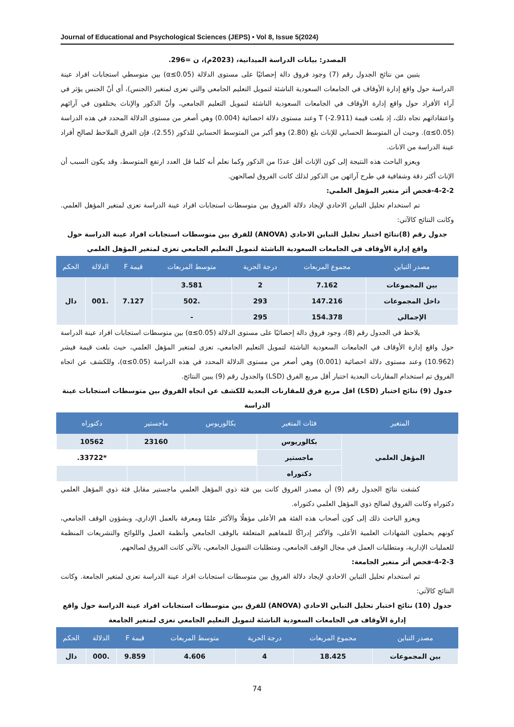Journal of Educational and Psychological Sciences (JEPS) • Vol 8, Issue 5(2024)
المصدر: بيانات الدراسة الميدانية، (2023م)، ن =296.
يتبين من نتائج الجدول رقم (7) وجود فروق دالة إحصائيًا على مستوى الدلالة (α≤0.05) بين متوسطي استجابات افراد عينة الدراسة حول واقع إدارة الأوقاف في الجامعات السعودية الناشئة لتمويل التعليم الجامعي والتي تعزى لمتغير (الجنس)، أي أنّ الجنس يؤثر في آراء الأفراد حول واقع إدارة الأوقاف في الجامعات السعودية الناشئة لتمويل التعليم الجامعي، وأنّ الذكور والإناث يختلفون في آرائهم واعتقاداتهم تجاه ذلك، إذ بلغت قيمة T (-2.911) وعند مستوى دلالة احصائية (0.004) وهي أصغر من مستوى الدلالة المحدد في هذه الدراسة (α≤0.05). وحيث أن المتوسط الحسابي للإناث بلغ (2.80) وهو أكبر من المتوسط الحسابي للذكور (2.55)، فإن الفرق الملاحظ لصالح أفراد عينة الدراسة من الاناث.
ويعزو الباحث هذه النتيجة إلى كون الإناث أقل عددًا من الذكور وكما نعلم أنه كلما قل العدد ارتفع المتوسط، وقد يكون السبب أن الإناث أكثر دقة وشفافية في طرح آرائهن من الذكور لذلك كانت الفروق لصالحهن.
4-2-2-فحص أثر متغير المؤهل العلمي:
تم استخدام تحليل التباين الاحادي لإيجاد دلالة الفروق بين متوسطات استجابات افراد عينة الدراسة تعزى لمتغير المؤهل العلمي. وكانت النتائج كالآتي:
جدول رقم (8)نتائج اختبار تحليل التباين الاحادي (ANOVA) للفرق بين متوسطات استجابات افراد عينة الدراسة حول واقع إدارة الأوقاف في الجامعات السعودية الناشئة لتمويل التعليم الجامعي تعزى لمتغير المؤهل العلمي
| مصدر التباين | مجموع المربعات | درجة الحرية | متوسط المربعات | قيمة F | الدلالة | الحكم |
| --- | --- | --- | --- | --- | --- | --- |
| بين المجموعات | 7.162 | 2 | 3.581 | 7.127 | .001 | دال |
| داخل المجموعات | 147.216 | 293 | .502 | | | |
| الإجمالي | 154.378 | 295 | - | | | |
يلاحظ في الجدول رقم (8)، وجود فروق دالة إحصائيًا على مستوى الدلالة (0.05≥α) بين متوسطات استجابات افراد عينة الدراسة حول واقع إدارة الأوقاف في الجامعات السعودية الناشئة لتمويل التعليم الجامعي، تعزى لمتغير المؤهل العلمي، حيث بلغت قيمة فيشر (10.962) وعند مستوى دلالة احصائية (0.001) وهي أصغر من مستوى الدلالة المحدد في هذه الدراسة (0.05≥α)، وللكشف عن اتجاه الفروق تم استخدام المقارنات البعدية اختبار أقل مربع الفرق (LSD) والجدول رقم (9) يبين النتائج.
جدول (9) نتائج اختبار (LSD) اقل مربع فرق للمقارنات البعدية للكشف عن اتجاه الفروق بين متوسطات استجابات عينة الدراسة
| المتغير | فئات المتغير | بكالوريوس | ماجستير | دكتوراه |
| --- | --- | --- | --- | --- |
| المؤهل العلمي | بكالوريوس | | 23160 | 10562 |
| | ماجستير | | | *33722. |
| | دكتوراه | | | |
كشفت نتائج الجدول رقم (9) أن مصدر الفروق كانت بين فئة ذوي المؤهل العلمي ماجستير مقابل فئة ذوي المؤهل العلمي دكتوراه وكانت الفروق لصالح ذوي المؤهل العلمي دكتوراه.
ويعزو الباحث ذلك إلى كون أصحاب هذه الفئة هم الأعلى مؤهلًا والأكثر علمًا ومعرفة بالعمل الإداري، وبشؤون الوقف الجامعي، كونهم يحملون الشهادات العلمية الأعلى، والأكثر إدراكًا للمفاهيم المتعلقة بالوقف الجامعي وأنظمة العمل واللوائح والتشريعات المنظمة للعمليات الإدارية، ومتطلبات العمل في مجال الوقف الجامعي، ومتطلبات التمويل الجامعي، بالآتي كانت الفروق لصالحهم.
4-2-3-فحص أثر متغير الجامعة:
تم استخدام تحليل التباين الاحادي لإيجاد دلالة الفروق بين متوسطات استجابات افراد عينة الدراسة تعزى لمتغير الجامعة. وكانت النتائج كالآتي:
جدول (10) نتائج اختبار تحليل التباين الاحادي (ANOVA) للفرق بين متوسطات استجابات افراد عينة الدراسة حول واقع إدارة الأوقاف في الجامعات السعودية الناشئة لتمويل التعليم الجامعي تعزى لمتغير الجامعة
| مصدر التباين | مجموع المربعات | درجة الحرية | متوسط المربعات | قيمة F | الدلالة | الحكم |
| --- | --- | --- | --- | --- | --- | --- |
| بين المجموعات | 18.425 | 4 | 4.606 | 9.859 | .000 | دال |
74